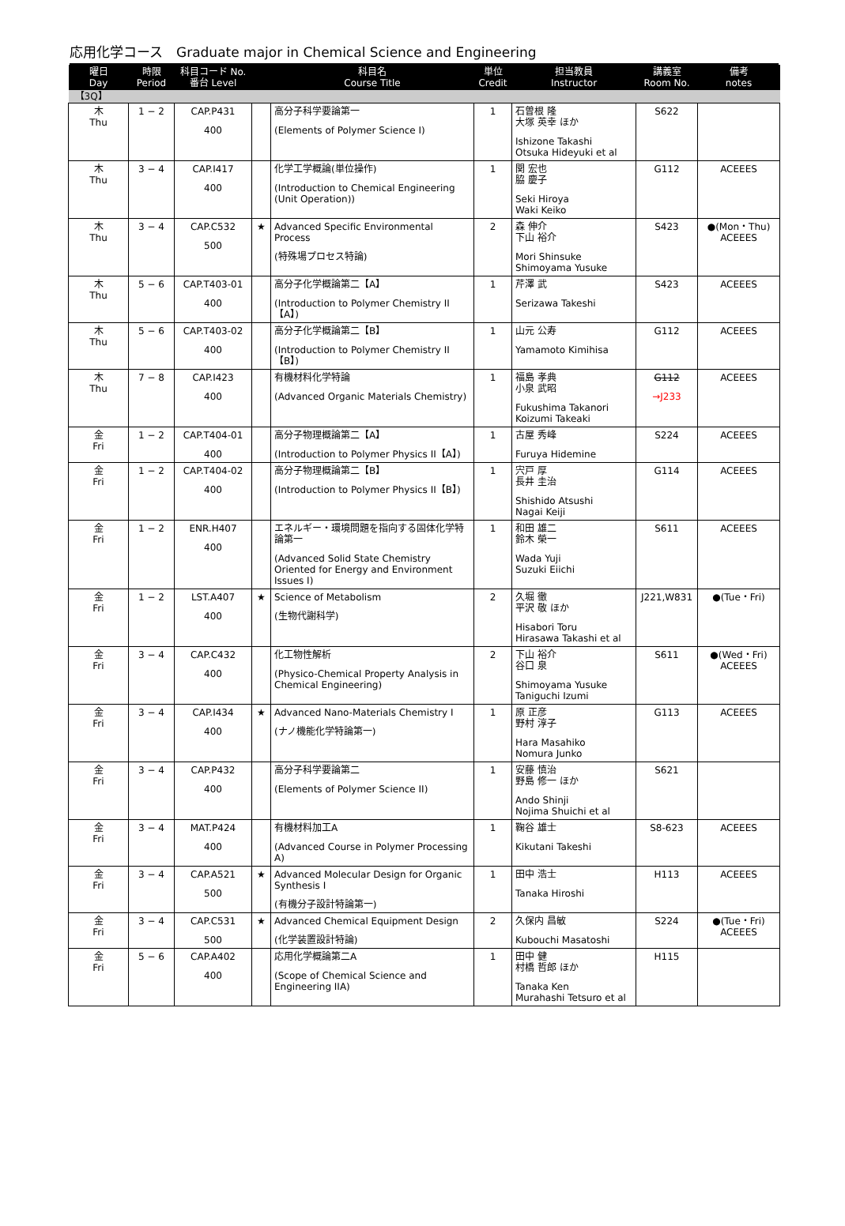応用化学コース　Graduate major in Chemical Science and Engineering
| 曜日 Day | 時限 Period | 科目コード No. 番台 Level | | 科目名 Course Title | 単位 Credit | 担当教員 Instructor | 講義室 Room No. | 備考 notes |
| --- | --- | --- | --- | --- | --- | --- | --- | --- |
| 【3Q】 | | | | | | | | |
| 木 Thu | 1 − 2 | CAP.P431 400 | | 高分子科学要論第一 (Elements of Polymer Science I) | 1 | 石曽根 隆 大塚 英幸 ほか Ishizone Takashi Otsuka Hideyuki et al | S622 | |
| 木 Thu | 3 − 4 | CAP.I417 400 | | 化学工学概論(単位操作) (Introduction to Chemical Engineering (Unit Operation)) | 1 | 関 宏也 脇 慶子 Seki Hiroya Waki Keiko | G112 | ACEEES |
| 木 Thu | 3 − 4 | CAP.C532 500 | ★ | Advanced Specific Environmental Process (特殊場プロセス特論) | 2 | 森 伸介 下山 裕介 Mori Shinsuke Shimoyama Yusuke | S423 | ●(Mon・Thu) ACEEES |
| 木 Thu | 5 − 6 | CAP.T403-01 400 | | 高分子化学概論第二【A】 (Introduction to Polymer Chemistry II【A】) | 1 | 芹澤 武 Serizawa Takeshi | S423 | ACEEES |
| 木 Thu | 5 − 6 | CAP.T403-02 400 | | 高分子化学概論第二【B】 (Introduction to Polymer Chemistry II【B】) | 1 | 山元 公寿 Yamamoto Kimihisa | G112 | ACEEES |
| 木 Thu | 7 − 8 | CAP.I423 400 | | 有機材料化学特論 (Advanced Organic Materials Chemistry) | 1 | 福島 孝典 小泉 武昭 Fukushima Takanori Koizumi Takeaki | G112 →J233 | ACEEES |
| 金 Fri | 1 − 2 | CAP.T404-01 400 | | 高分子物理概論第二【A】 (Introduction to Polymer Physics II【A】) | 1 | 古屋 秀峰 Furuya Hidemine | S224 | ACEEES |
| 金 Fri | 1 − 2 | CAP.T404-02 400 | | 高分子物理概論第二【B】 (Introduction to Polymer Physics II【B】) | 1 | 宍戸 厚 長井 圭治 Shishido Atsushi Nagai Keiji | G114 | ACEEES |
| 金 Fri | 1 − 2 | ENR.H407 400 | | エネルギー・環境問題を指向する固体化学特論第一 (Advanced Solid State Chemistry Oriented for Energy and Environment Issues I) | 1 | 和田 雄二 鈴木 榮一 Wada Yuji Suzuki Eiichi | S611 | ACEEES |
| 金 Fri | 1 − 2 | LST.A407 400 | ★ | Science of Metabolism (生物代謝科学) | 2 | 久堀 徹 平沢 敬 ほか Hisabori Toru Hirasawa Takashi et al | J221,W831 | ●(Tue・Fri) |
| 金 Fri | 3 − 4 | CAP.C432 400 | | 化工物性解析 (Physico-Chemical Property Analysis in Chemical Engineering) | 2 | 下山 裕介 谷口 泉 Shimoyama Yusuke Taniguchi Izumi | S611 | ●(Wed・Fri) ACEEES |
| 金 Fri | 3 − 4 | CAP.I434 400 | ★ | Advanced Nano-Materials Chemistry I (ナノ機能化学特論第一) | 1 | 原 正彦 野村 淳子 Hara Masahiko Nomura Junko | G113 | ACEEES |
| 金 Fri | 3 − 4 | CAP.P432 400 | | 高分子科学要論第二 (Elements of Polymer Science II) | 1 | 安藤 慎治 野島 修一 ほか Ando Shinji Nojima Shuichi et al | S621 | |
| 金 Fri | 3 − 4 | MAT.P424 400 | | 有機材料加工A (Advanced Course in Polymer Processing A) | 1 | 鞠谷 雄士 Kikutani Takeshi | S8-623 | ACEEES |
| 金 Fri | 3 − 4 | CAP.A521 500 | ★ | Advanced Molecular Design for Organic Synthesis I (有機分子設計特論第一) | 1 | 田中 浩士 Tanaka Hiroshi | H113 | ACEEES |
| 金 Fri | 3 − 4 | CAP.C531 500 | ★ | Advanced Chemical Equipment Design (化学装置設計特論) | 2 | 久保内 昌敏 Kubouchi Masatoshi | S224 | ●(Tue・Fri) ACEEES |
| 金 Fri | 5 − 6 | CAP.A402 400 | | 応用化学概論第二A (Scope of Chemical Science and Engineering IIA) | 1 | 田中 健 村橋 哲郎 ほか Tanaka Ken Murahashi Tetsuro et al | H115 | |